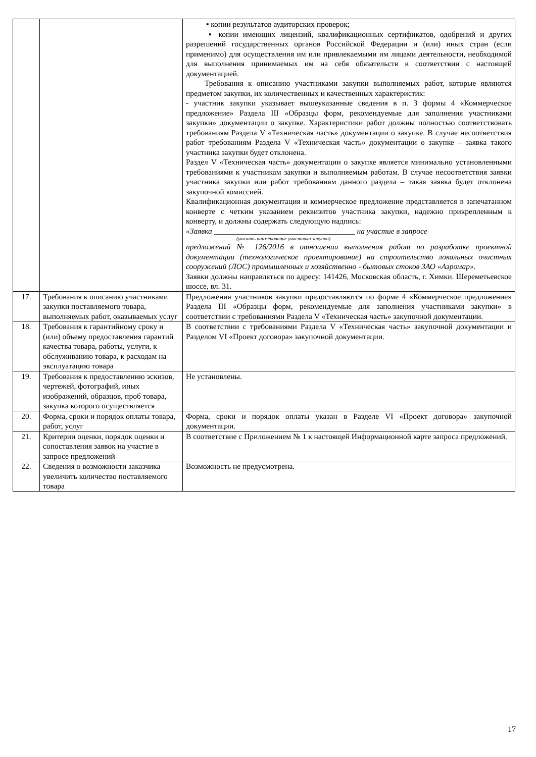| | | ▪ копии результатов аудиторских проверок; ▪ копии имеющих лицензий, квалификационных сертификатов, одобрений и других разрешений государственных органов Российской Федерации и (или) иных стран (если применимо) для осуществления им или привлекаемыми им лицами деятельности, необходимой для выполнения принимаемых им на себя обязательств в соответствии с настоящей документацией. Требования к описанию участниками закупки выполняемых работ, которые являются предметом закупки, их количественных и качественных характеристик: - участник закупки указывает вышеуказанные сведения в п. 3 формы 4 «Коммерческое предложение» Раздела III «Образцы форм, рекомендуемые для заполнения участниками закупки» документации о закупке. Характеристики работ должны полностью соответствовать требованиям Раздела V «Техническая часть» документации о закупке. В случае несоответствия работ требованиям Раздела V «Техническая часть» документации о закупке – заявка такого участника закупки будет отклонена. Раздел V «Техническая часть» документации о закупке является минимально установленными требованиями к участникам закупки и выполняемым работам. В случае несоответствия заявки участника закупки или работ требованиям данного раздела – такая заявка будет отклонена закупочной комиссией. Квалификационная документация и коммерческое предложение представляется в запечатанном конверте с четким указанием реквизитов участника закупки, надежно прикрепленным к конверту, и должны содержать следующую надпись: «Заявка ____________________________________ на участие в запросе (указать наименование участника закупки) предложений № 126/2016 в отношении выполнения работ по разработке проектной документации (технологическое проектирование) на строительство локальных очистных сооружений (ЛОС) промышленных и хозяйственно - бытовых стоков ЗАО «Аэромар». Заявки должны направляться по адресу: 141426, Московская область, г. Химки. Шереметьевское шоссе, вл. 31. |
| 17. | Требования к описанию участниками закупки поставляемого товара, выполняемых работ, оказываемых услуг | Предложения участников закупки предоставляются по форме 4 «Коммерческое предложение» Раздела III «Образцы форм, рекомендуемые для заполнения участниками закупки» в соответствии с требованиями Раздела V «Техническая часть» закупочной документации. |
| 18. | Требования к гарантийному сроку и (или) объему предоставления гарантий качества товара, работы, услуги, к обслуживанию товара, к расходам на эксплуатацию товара | В соответствии с требованиями Раздела V «Техническая часть» закупочной документации и Разделом VI «Проект договора» закупочной документации. |
| 19. | Требования к предоставлению эскизов, чертежей, фотографий, иных изображений, образцов, проб товара, закупка которого осуществляется | Не установлены. |
| 20. | Форма, сроки и порядок оплаты товара, работ, услуг | Форма, сроки и порядок оплаты указан в Разделе VI «Проект договора» закупочной документации. |
| 21. | Критерии оценки, порядок оценки и сопоставления заявок на участие в запросе предложений | В соответствие с Приложением № 1 к настоящей Информационной карте запроса предложений. |
| 22. | Сведения о возможности заказчика увеличить количество поставляемого товара | Возможность не предусмотрена. |
17